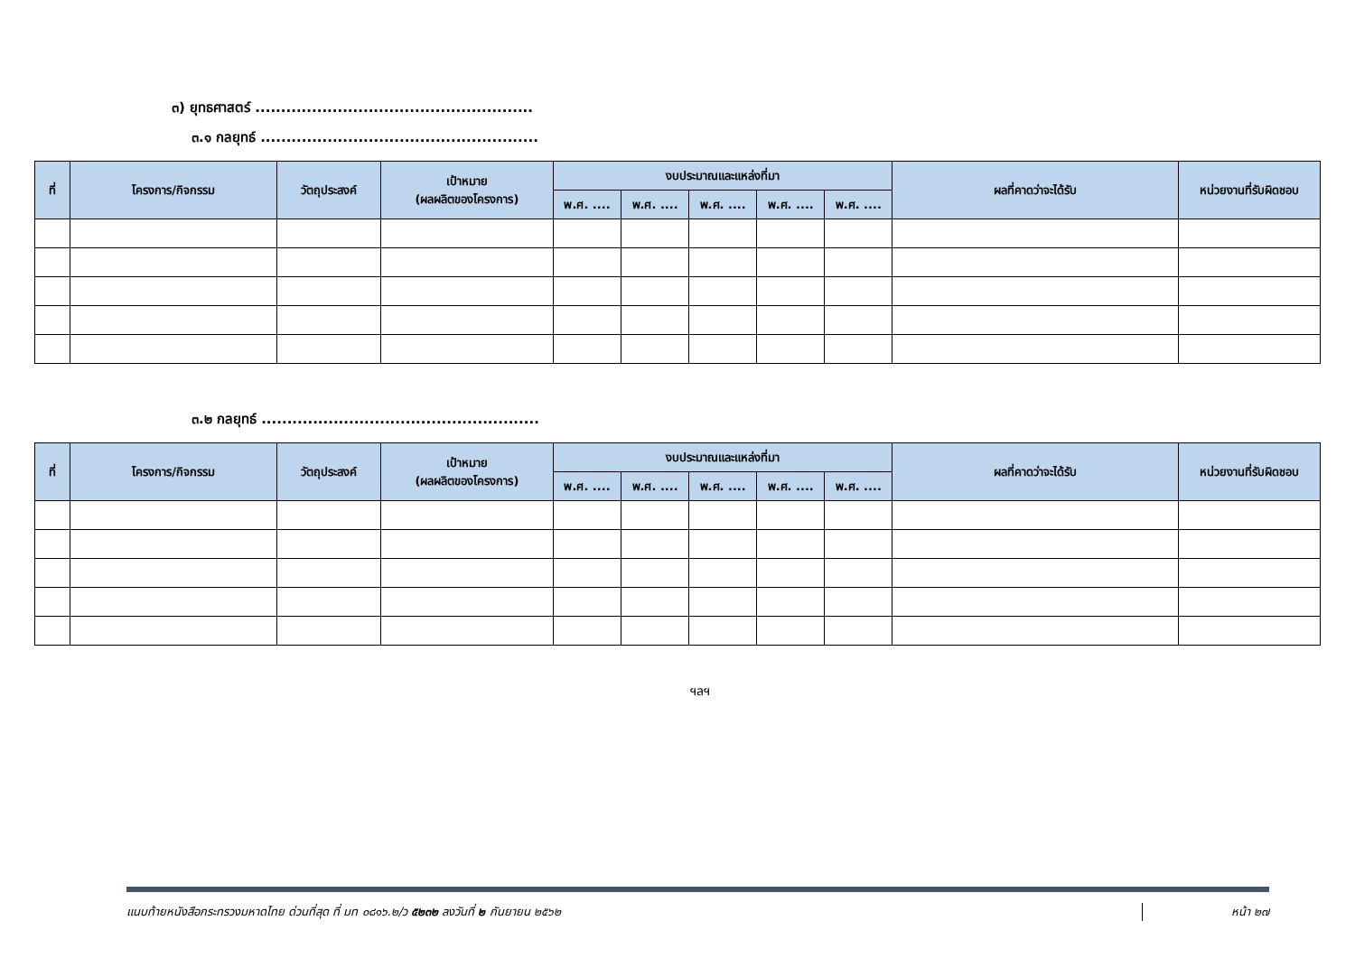๓) ยุทธศาสตร์ ......................................................
๓.๑ กลยุทธ์ ......................................................
| ที่ | โครงการ/กิจกรรม | วัตถุประสงค์ | เป้าหมาย (ผลผลิตของโครงการ) | งบประมาณและแหล่งที่มา | | | | | ผลที่คาดว่าจะได้รับ | หน่วยงานที่รับผิดชอบ |
| --- | --- | --- | --- | --- | --- | --- | --- | --- | --- | --- |
| | | | | พ.ศ. .... | พ.ศ. .... | พ.ศ. .... | พ.ศ. .... | พ.ศ. .... | | |
๓.๒ กลยุทธ์ ......................................................
| ที่ | โครงการ/กิจกรรม | วัตถุประสงค์ | เป้าหมาย (ผลผลิตของโครงการ) | งบประมาณและแหล่งที่มา | | | | | ผลที่คาดว่าจะได้รับ | หน่วยงานที่รับผิดชอบ |
| --- | --- | --- | --- | --- | --- | --- | --- | --- | --- | --- |
| | | | | พ.ศ. .... | พ.ศ. .... | พ.ศ. .... | พ.ศ. .... | พ.ศ. .... | | |
ฯลฯ
แนบท้ายหนังสือกระทรวงมหาดไทย ด่วนที่สุด ที่ มท ๐๘๑๖.๒/ว ๕๒๓๒ ลงวันที่ ๒ กันยายน ๒๕๖๒ หน้า ๒๗